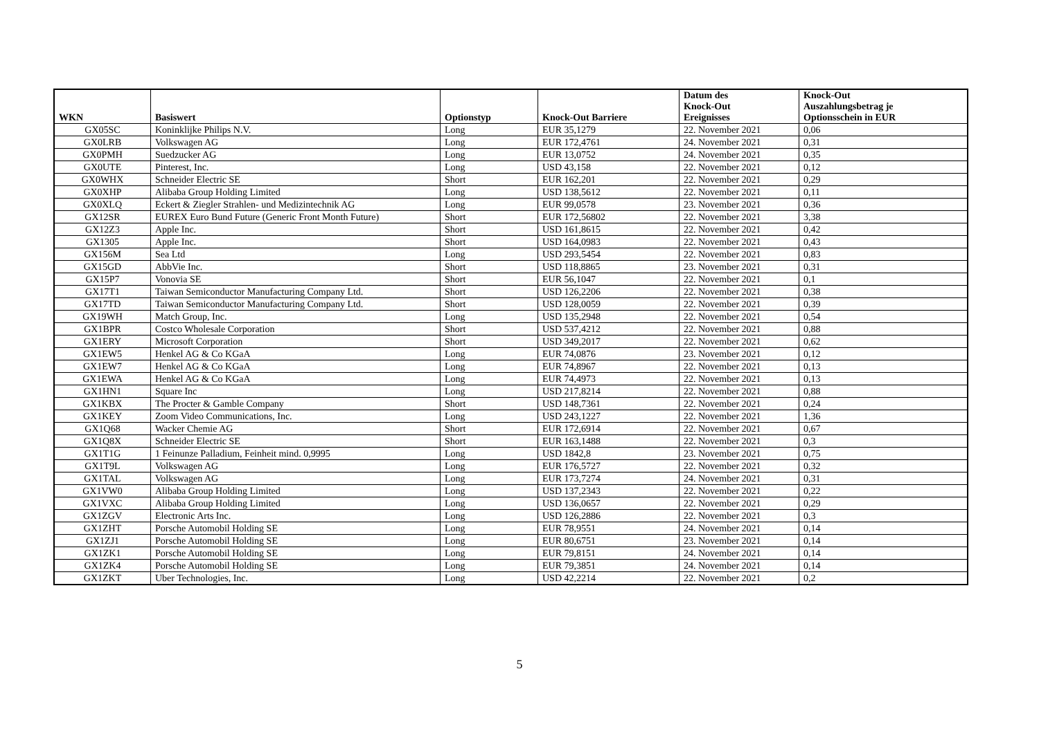| WKN | Basiswert | Optionstyp | Knock-Out Barriere | Datum des Knock-Out Ereignisses | Knock-Out Auszahlungsbetrag je Optionsschein in EUR |
| --- | --- | --- | --- | --- | --- |
| GX05SC | Koninklijke Philips N.V. | Long | EUR 35,1279 | 22. November 2021 | 0,06 |
| GX0LRB | Volkswagen AG | Long | EUR 172,4761 | 24. November 2021 | 0,31 |
| GX0PMH | Suedzucker AG | Long | EUR 13,0752 | 24. November 2021 | 0,35 |
| GX0UTE | Pinterest, Inc. | Long | USD 43,158 | 22. November 2021 | 0,12 |
| GX0WHX | Schneider Electric SE | Short | EUR 162,201 | 22. November 2021 | 0,29 |
| GX0XHP | Alibaba Group Holding Limited | Long | USD 138,5612 | 22. November 2021 | 0,11 |
| GX0XLQ | Eckert & Ziegler Strahlen- und Medizintechnik AG | Long | EUR 99,0578 | 23. November 2021 | 0,36 |
| GX12SR | EUREX Euro Bund Future (Generic Front Month Future) | Short | EUR 172,56802 | 22. November 2021 | 3,38 |
| GX12Z3 | Apple Inc. | Short | USD 161,8615 | 22. November 2021 | 0,42 |
| GX1305 | Apple Inc. | Short | USD 164,0983 | 22. November 2021 | 0,43 |
| GX156M | Sea Ltd | Long | USD 293,5454 | 22. November 2021 | 0,83 |
| GX15GD | AbbVie Inc. | Short | USD 118,8865 | 23. November 2021 | 0,31 |
| GX15P7 | Vonovia SE | Short | EUR 56,1047 | 22. November 2021 | 0,1 |
| GX17T1 | Taiwan Semiconductor Manufacturing Company Ltd. | Short | USD 126,2206 | 22. November 2021 | 0,38 |
| GX17TD | Taiwan Semiconductor Manufacturing Company Ltd. | Short | USD 128,0059 | 22. November 2021 | 0,39 |
| GX19WH | Match Group, Inc. | Long | USD 135,2948 | 22. November 2021 | 0,54 |
| GX1BPR | Costco Wholesale Corporation | Short | USD 537,4212 | 22. November 2021 | 0,88 |
| GX1ERY | Microsoft Corporation | Short | USD 349,2017 | 22. November 2021 | 0,62 |
| GX1EW5 | Henkel AG & Co KGaA | Long | EUR 74,0876 | 23. November 2021 | 0,12 |
| GX1EW7 | Henkel AG & Co KGaA | Long | EUR 74,8967 | 22. November 2021 | 0,13 |
| GX1EWA | Henkel AG & Co KGaA | Long | EUR 74,4973 | 22. November 2021 | 0,13 |
| GX1HN1 | Square Inc | Long | USD 217,8214 | 22. November 2021 | 0,88 |
| GX1KBX | The Procter & Gamble Company | Short | USD 148,7361 | 22. November 2021 | 0,24 |
| GX1KEY | Zoom Video Communications, Inc. | Long | USD 243,1227 | 22. November 2021 | 1,36 |
| GX1Q68 | Wacker Chemie AG | Short | EUR 172,6914 | 22. November 2021 | 0,67 |
| GX1Q8X | Schneider Electric SE | Short | EUR 163,1488 | 22. November 2021 | 0,3 |
| GX1T1G | 1 Feinunze Palladium, Feinheit mind. 0,9995 | Long | USD 1842,8 | 23. November 2021 | 0,75 |
| GX1T9L | Volkswagen AG | Long | EUR 176,5727 | 22. November 2021 | 0,32 |
| GX1TAL | Volkswagen AG | Long | EUR 173,7274 | 24. November 2021 | 0,31 |
| GX1VW0 | Alibaba Group Holding Limited | Long | USD 137,2343 | 22. November 2021 | 0,22 |
| GX1VXC | Alibaba Group Holding Limited | Long | USD 136,0657 | 22. November 2021 | 0,29 |
| GX1ZGV | Electronic Arts Inc. | Long | USD 126,2886 | 22. November 2021 | 0,3 |
| GX1ZHT | Porsche Automobil Holding SE | Long | EUR 78,9551 | 24. November 2021 | 0,14 |
| GX1ZJ1 | Porsche Automobil Holding SE | Long | EUR 80,6751 | 23. November 2021 | 0,14 |
| GX1ZK1 | Porsche Automobil Holding SE | Long | EUR 79,8151 | 24. November 2021 | 0,14 |
| GX1ZK4 | Porsche Automobil Holding SE | Long | EUR 79,3851 | 24. November 2021 | 0,14 |
| GX1ZKT | Uber Technologies, Inc. | Long | USD 42,2214 | 22. November 2021 | 0,2 |
5